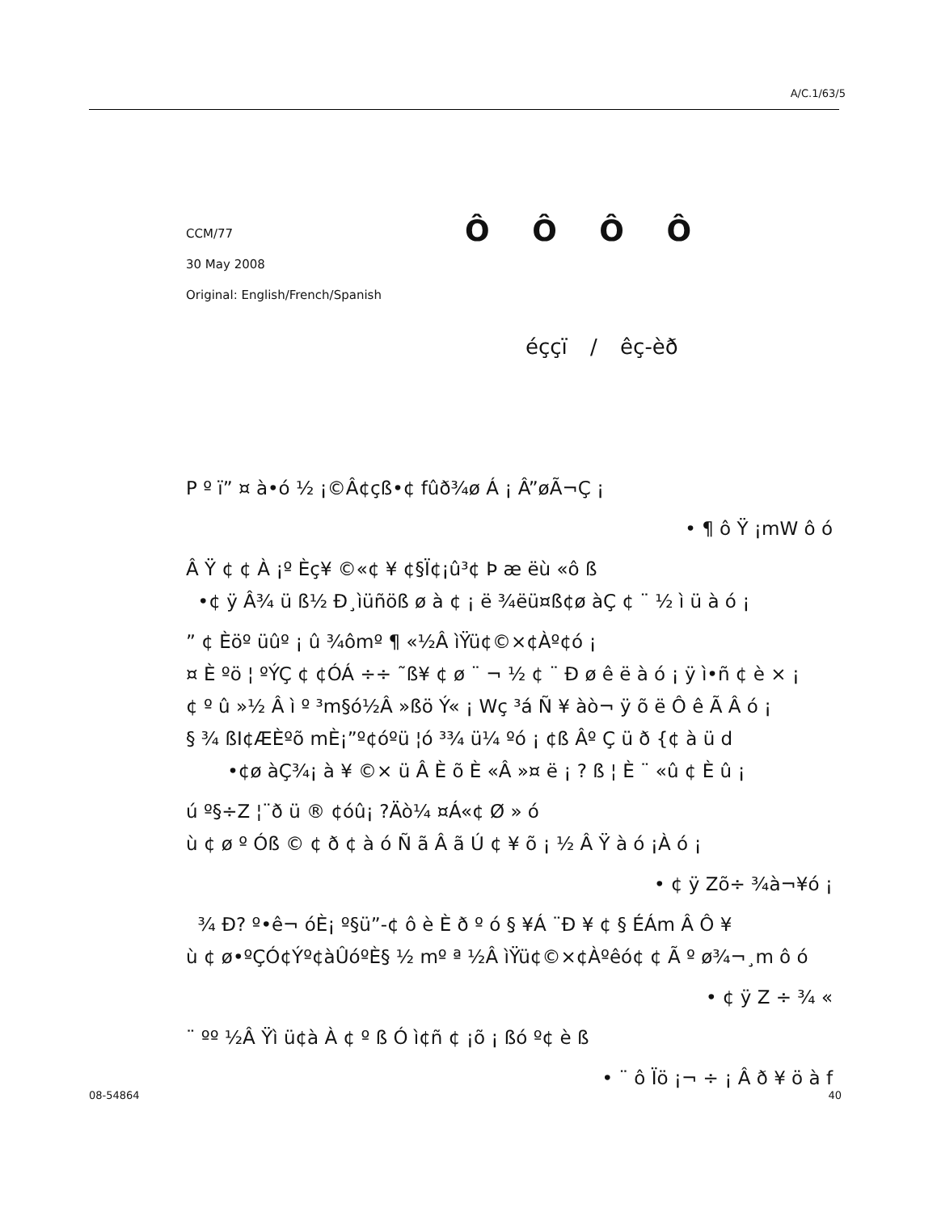A/C.1/63/5
Ô Ô Ô Ô
CCM/77
30 May 2008
Original: English/French/Spanish
éççï / êç-èð
P º ï” ¤ à•ó ½ ¡©Â¢çß•¢ fûð¾ø Á ¡ Â”øÃ¬Ç ¡
• ¶ ô Ÿ ¡mW ô ó
Â Ÿ ¢ ¢ À ¡º Èç¥ ©«¢ ¥ ¢§Ï¢¡û³¢ Þ æ ëù «ô ß
•¢ ÿ Â¾ ü ß½ Ð¸ìüñöß ø à ¢ ¡ ë ¾ëü¤ß¢ø àÇ ¢ ¨ ½ ì ü à ó ¡
” ¢ Èöº üûº ¡ û ¾ômº ¶ «½Â ìŸü¢©×¢Àº¢ó ¡
¤ È ºö ¦ ºÝÇ ¢ ¢ÓÁ ÷÷ ˜ß¥ ¢ ø ¨ ¬ ½ ¢ ¨ Ð ø ê ë à ó ¡ ÿ ì•ñ ¢ è × ¡
¢ º û »½ Â ì º ³m§ó½Â »ßö Ý« ¡ Wç ³á Ñ ¥ àò¬ ÿ õ ë Ô ê Ã Â ó ¡
§ ¾ ßI¢ÆÈºõ mÈ¡”º¢óºü ¦ó ³¾ ü¼ ºó ¡ ¢ß Âº Ç ü ð {¢ à ü d
•¢ø àÇ¾¡ à ¥ ©× ü Â È õ È «Â »¤ ë ¡ ? ß ¦ È ¨ «û ¢ È û ¡
ú º§÷Z ¦¨ð ü ® ¢óû¡ ?Äò¼ ¤Á«¢ Ø » ó
ù ¢ ø º Óß © ¢ ð ¢ à ó Ñ ã Â ã Ú ¢ ¥ õ ¡ ½ Â Ÿ à ó ¡À ó ¡
• ¢ ÿ Zõ÷ ¾à¬¥ó ¡
¾ Ð? º•ê¬ óÈ¡ º§ü”-¢ ô è È ð º ó § ¥Á ¨Ð ¥ ¢ § ÉÁm Â Ô ¥
ù ¢ ø•ºÇÓ¢Ýº¢àÛóºÈ§ ½ mº ª ½Â ìŸü¢©×¢Àºêó¢ ¢ Ã º ø¾¬¸m ô ó
• ¢ ÿ Z ÷ ¾ «
¨ ºº ½Â Ÿì ü¢à À ¢ º ß Ó ì¢ñ ¢ ¡õ ¡ ßó º¢ è ß
• ¨ ô Ïö ¡¬ ÷ ¡ Â ð ¥ ö à f
08-54864 40